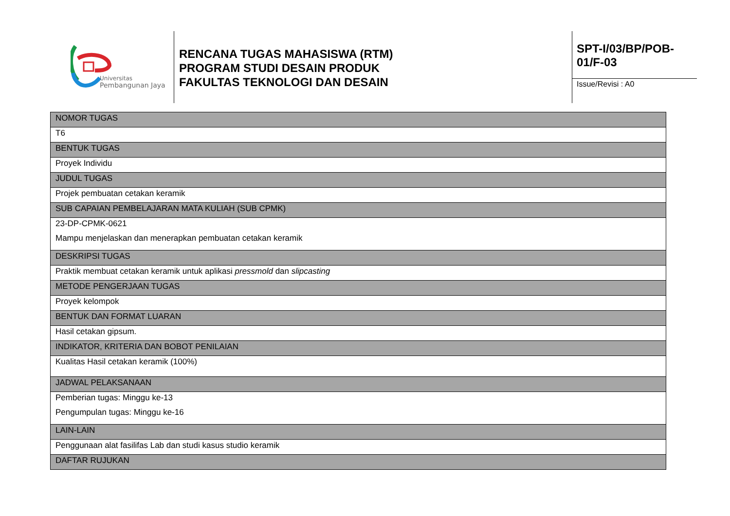Universitas
Pembangunan Jaya
RENCANA TUGAS MAHASISWA (RTM)
PROGRAM STUDI DESAIN PRODUK
FAKULTAS TEKNOLOGI DAN DESAIN
SPT-I/03/BP/POB-
01/F-03
Issue/Revisi : A0
| NOMOR TUGAS |
| T6 |
| BENTUK TUGAS |
| Proyek Individu |
| JUDUL TUGAS |
| Projek pembuatan cetakan keramik |
| SUB CAPAIAN PEMBELAJARAN MATA KULIAH (SUB CPMK) |
| 23-DP-CPMK-0621 Mampu menjelaskan dan menerapkan pembuatan cetakan keramik |
| DESKRIPSI TUGAS |
| Praktik membuat cetakan keramik untuk aplikasi pressmold dan slipcasting |
| METODE PENGERJAAN TUGAS |
| Proyek kelompok |
| BENTUK DAN FORMAT LUARAN |
| Hasil cetakan gipsum. |
| INDIKATOR, KRITERIA DAN BOBOT PENILAIAN |
| Kualitas Hasil cetakan keramik (100%) |
| JADWAL PELAKSANAAN |
| Pemberian tugas: Minggu ke-13 Pengumpulan tugas: Minggu ke-16 |
| LAIN-LAIN |
| Penggunaan alat fasilifas Lab dan studi kasus studio keramik |
| DAFTAR RUJUKAN |